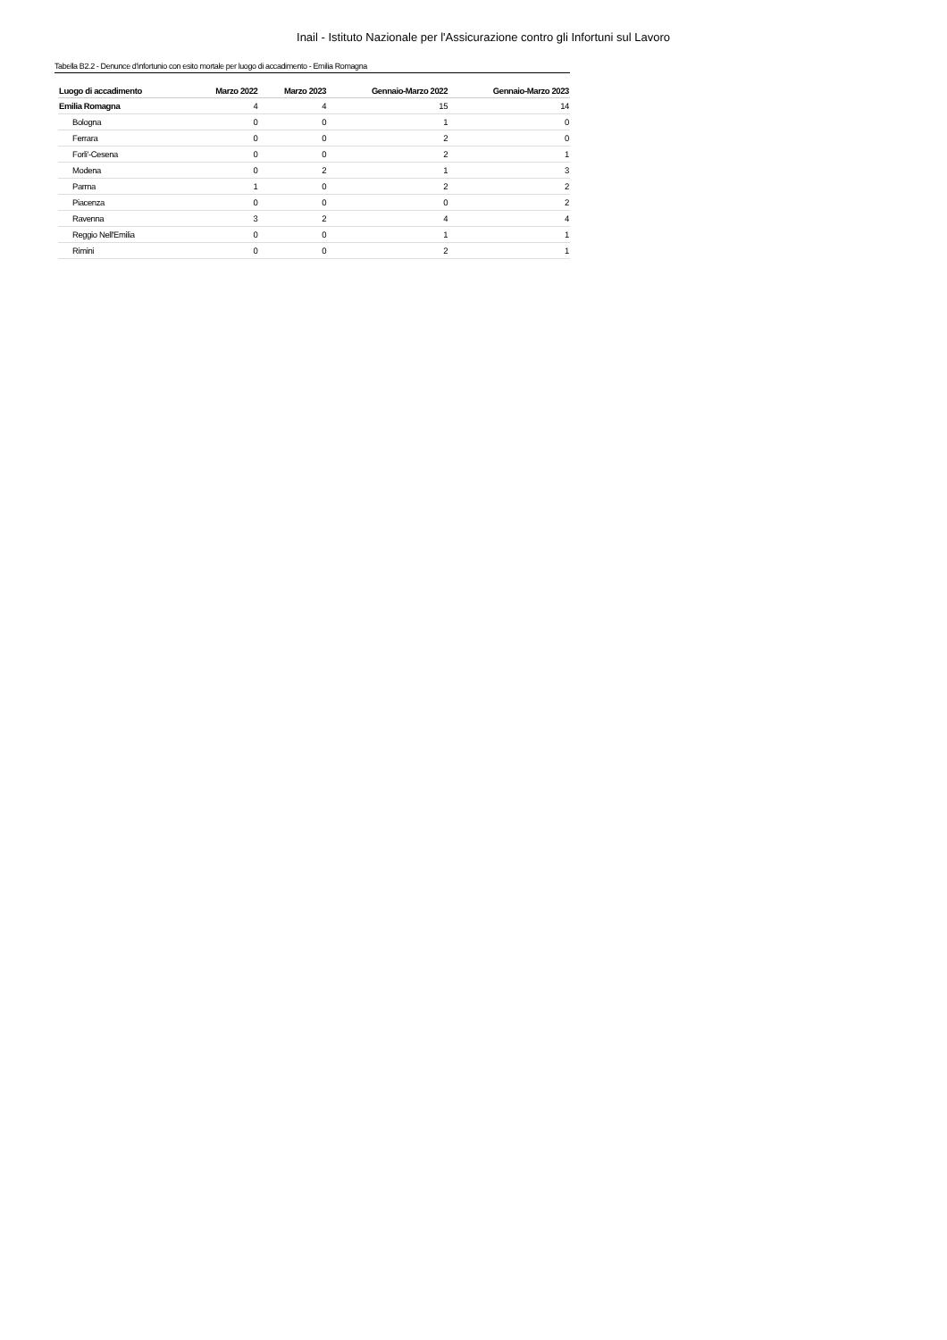Inail - Istituto Nazionale per l'Assicurazione contro gli Infortuni sul Lavoro
Tabella B2.2 - Denunce d'infortunio con esito mortale per luogo di accadimento - Emilia Romagna
| Luogo di accadimento | Marzo 2022 | Marzo 2023 | Gennaio-Marzo 2022 | Gennaio-Marzo 2023 |
| --- | --- | --- | --- | --- |
| Emilia Romagna | 4 | 4 | 15 | 14 |
| Bologna | 0 | 0 | 1 | 0 |
| Ferrara | 0 | 0 | 2 | 0 |
| Forli'-Cesena | 0 | 0 | 2 | 1 |
| Modena | 0 | 2 | 1 | 3 |
| Parma | 1 | 0 | 2 | 2 |
| Piacenza | 0 | 0 | 0 | 2 |
| Ravenna | 3 | 2 | 4 | 4 |
| Reggio Nell'Emilia | 0 | 0 | 1 | 1 |
| Rimini | 0 | 0 | 2 | 1 |